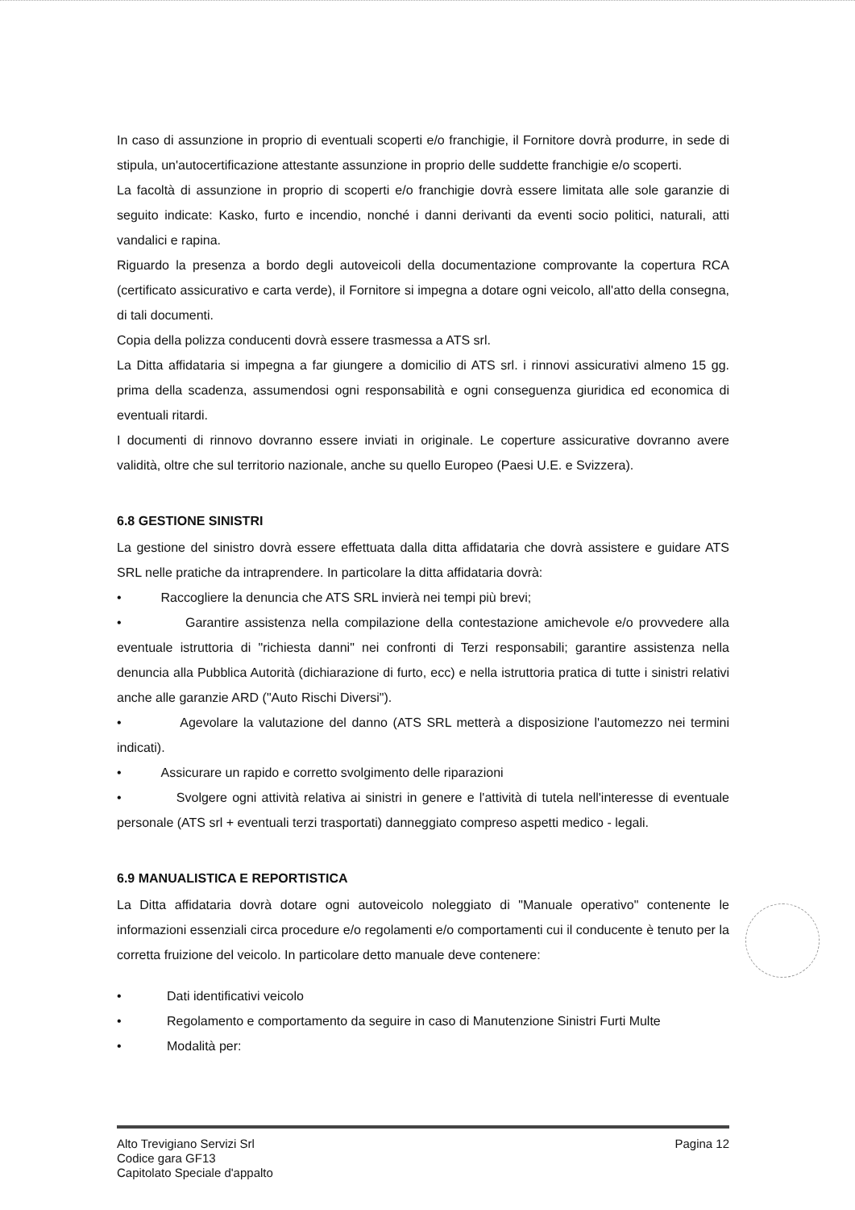In caso di assunzione in proprio di eventuali scoperti e/o franchigie, il Fornitore dovrà produrre, in sede di stipula, un'autocertificazione attestante assunzione in proprio delle suddette franchigie e/o scoperti.
La facoltà di assunzione in proprio di scoperti e/o franchigie dovrà essere limitata alle sole garanzie di seguito indicate: Kasko, furto e incendio, nonché i danni derivanti da eventi socio politici, naturali, atti vandalici e rapina.
Riguardo la presenza a bordo degli autoveicoli della documentazione comprovante la copertura RCA (certificato assicurativo e carta verde), il Fornitore si impegna a dotare ogni veicolo, all'atto della consegna, di tali documenti.
Copia della polizza conducenti dovrà essere trasmessa a ATS srl.
La Ditta affidataria si impegna a far giungere a domicilio di ATS srl. i rinnovi assicurativi almeno 15 gg. prima della scadenza, assumendosi ogni responsabilità e ogni conseguenza giuridica ed economica di eventuali ritardi.
I documenti di rinnovo dovranno essere inviati in originale. Le coperture assicurative dovranno avere validità, oltre che sul territorio nazionale, anche su quello Europeo (Paesi U.E. e Svizzera).
6.8 GESTIONE SINISTRI
La gestione del sinistro dovrà essere effettuata dalla ditta affidataria che dovrà assistere e guidare ATS SRL nelle pratiche da intraprendere. In particolare la ditta affidataria dovrà:
• Raccogliere la denuncia che ATS SRL invierà nei tempi più brevi;
• Garantire assistenza nella compilazione della contestazione amichevole e/o provvedere alla eventuale istruttoria di "richiesta danni" nei confronti di Terzi responsabili; garantire assistenza nella denuncia alla Pubblica Autorità (dichiarazione di furto, ecc) e nella istruttoria pratica di tutte i sinistri relativi anche alle garanzie ARD ("Auto Rischi Diversi").
• Agevolare la valutazione del danno (ATS SRL metterà a disposizione l'automezzo nei termini indicati).
• Assicurare un rapido e corretto svolgimento delle riparazioni
• Svolgere ogni attività relativa ai sinistri in genere e l'attività di tutela nell'interesse di eventuale personale (ATS srl + eventuali terzi trasportati) danneggiato compreso aspetti medico - legali.
6.9 MANUALISTICA E REPORTISTICA
La Ditta affidataria dovrà dotare ogni autoveicolo noleggiato di "Manuale operativo" contenente le informazioni essenziali circa procedure e/o regolamenti e/o comportamenti cui il conducente è tenuto per la corretta fruizione del veicolo. In particolare detto manuale deve contenere:
• Dati identificativi veicolo
• Regolamento e comportamento da seguire in caso di Manutenzione Sinistri Furti Multe
• Modalità per:
Alto Trevigiano Servizi Srl
Codice gara GF13
Capitolato Speciale d'appalto
Pagina 12